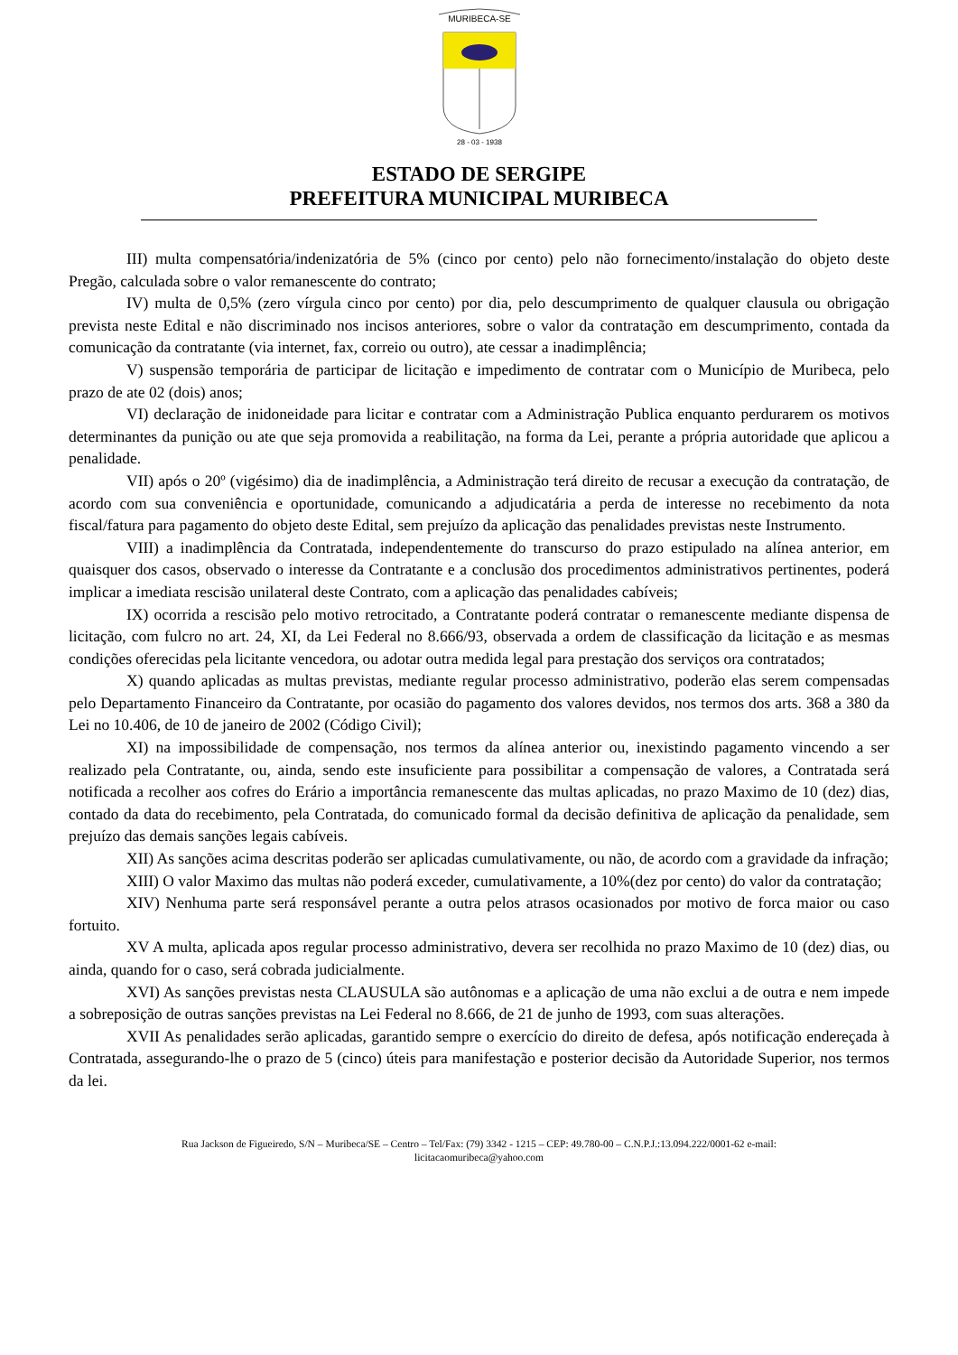MURIBECA-SE
28 - 03 - 1938
ESTADO DE SERGIPE
PREFEITURA MUNICIPAL MURIBECA
III) multa compensatória/indenizatória de 5% (cinco por cento) pelo não fornecimento/instalação do objeto deste Pregão, calculada sobre o valor remanescente do contrato;
IV) multa de 0,5% (zero vírgula cinco por cento) por dia, pelo descumprimento de qualquer clausula ou obrigação prevista neste Edital e não discriminado nos incisos anteriores, sobre o valor da contratação em descumprimento, contada da comunicação da contratante (via internet, fax, correio ou outro), ate cessar a inadimplência;
V) suspensão temporária de participar de licitação e impedimento de contratar com o Município de Muribeca, pelo prazo de ate 02 (dois) anos;
VI) declaração de inidoneidade para licitar e contratar com a Administração Publica enquanto perdurarem os motivos determinantes da punição ou ate que seja promovida a reabilitação, na forma da Lei, perante a própria autoridade que aplicou a penalidade.
VII) após o 20º (vigésimo) dia de inadimplência, a Administração terá direito de recusar a execução da contratação, de acordo com sua conveniência e oportunidade, comunicando a adjudicatária a perda de interesse no recebimento da nota fiscal/fatura para pagamento do objeto deste Edital, sem prejuízo da aplicação das penalidades previstas neste Instrumento.
VIII) a inadimplência da Contratada, independentemente do transcurso do prazo estipulado na alínea anterior, em quaisquer dos casos, observado o interesse da Contratante e a conclusão dos procedimentos administrativos pertinentes, poderá implicar a imediata rescisão unilateral deste Contrato, com a aplicação das penalidades cabíveis;
IX) ocorrida a rescisão pelo motivo retrocitado, a Contratante poderá contratar o remanescente mediante dispensa de licitação, com fulcro no art. 24, XI, da Lei Federal no 8.666/93, observada a ordem de classificação da licitação e as mesmas condições oferecidas pela licitante vencedora, ou adotar outra medida legal para prestação dos serviços ora contratados;
X) quando aplicadas as multas previstas, mediante regular processo administrativo, poderão elas serem compensadas pelo Departamento Financeiro da Contratante, por ocasião do pagamento dos valores devidos, nos termos dos arts. 368 a 380 da Lei no 10.406, de 10 de janeiro de 2002 (Código Civil);
XI) na impossibilidade de compensação, nos termos da alínea anterior ou, inexistindo pagamento vincendo a ser realizado pela Contratante, ou, ainda, sendo este insuficiente para possibilitar a compensação de valores, a Contratada será notificada a recolher aos cofres do Erário a importância remanescente das multas aplicadas, no prazo Maximo de 10 (dez) dias, contado da data do recebimento, pela Contratada, do comunicado formal da decisão definitiva de aplicação da penalidade, sem prejuízo das demais sanções legais cabíveis.
XII) As sanções acima descritas poderão ser aplicadas cumulativamente, ou não, de acordo com a gravidade da infração;
XIII) O valor Maximo das multas não poderá exceder, cumulativamente, a 10%(dez por cento) do valor da contratação;
XIV) Nenhuma parte será responsável perante a outra pelos atrasos ocasionados por motivo de forca maior ou caso fortuito.
XV A multa, aplicada apos regular processo administrativo, devera ser recolhida no prazo Maximo de 10 (dez) dias, ou ainda, quando for o caso, será cobrada judicialmente.
XVI) As sanções previstas nesta CLAUSULA são autônomas e a aplicação de uma não exclui a de outra e nem impede a sobreposição de outras sanções previstas na Lei Federal no 8.666, de 21 de junho de 1993, com suas alterações.
XVII As penalidades serão aplicadas, garantido sempre o exercício do direito de defesa, após notificação endereçada à Contratada, assegurando-lhe o prazo de 5 (cinco) úteis para manifestação e posterior decisão da Autoridade Superior, nos termos da lei.
Rua Jackson de Figueiredo, S/N – Muribeca/SE – Centro – Tel/Fax: (79) 3342 - 1215 – CEP: 49.780-00 – C.N.P.J.:13.094.222/0001-62 e-mail:
licitacaomuribeca@yahoo.com